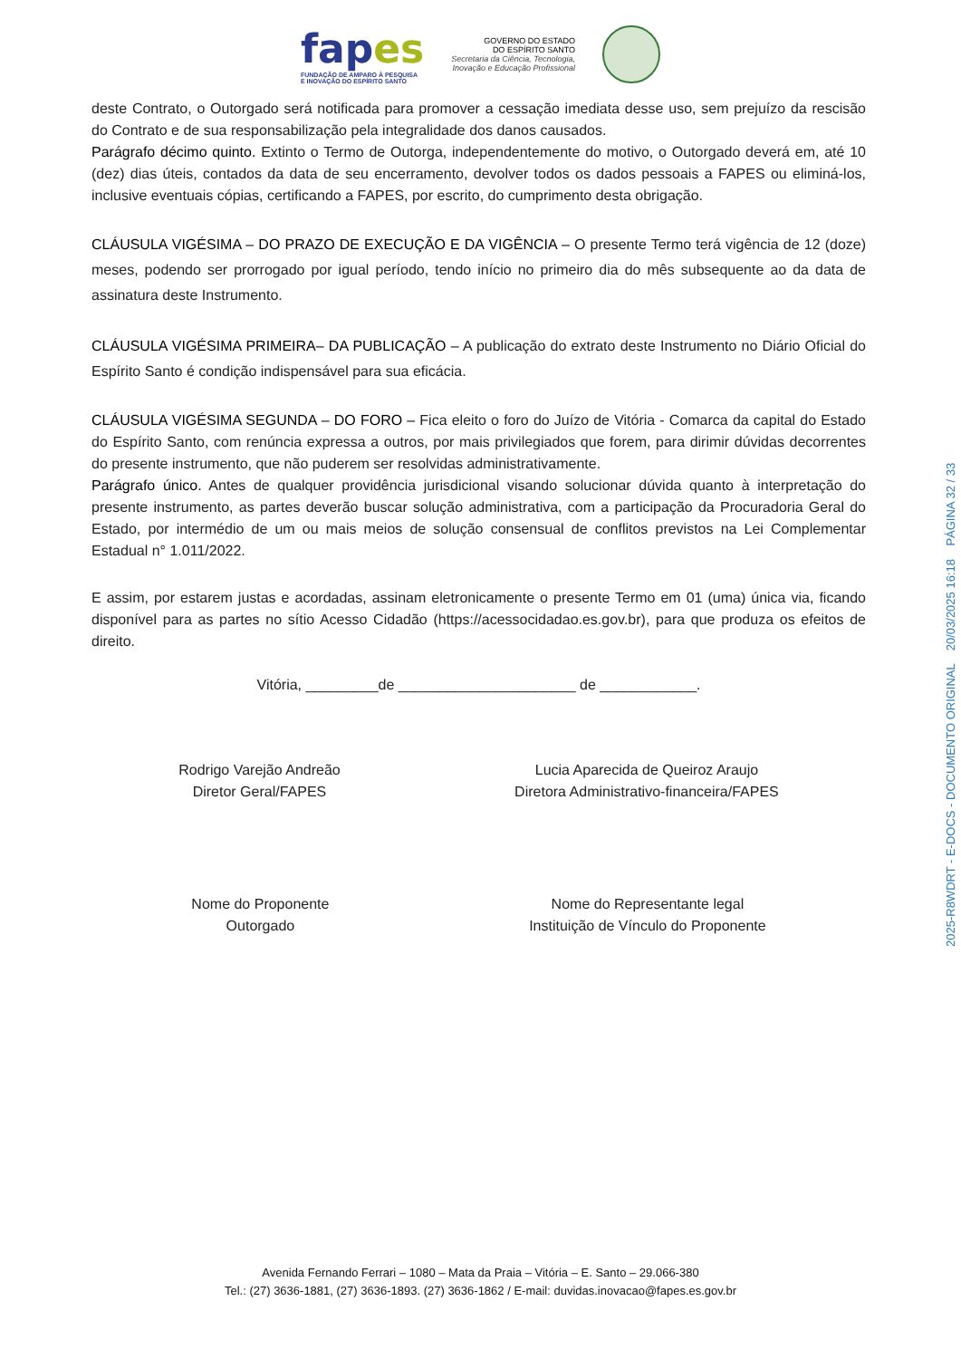fapes
FUNDAÇÃO DE AMPARO À PESQUISA
E INOVAÇÃO DO ESPÍRITO SANTO
GOVERNO DO ESTADO
DO ESPÍRITO SANTO
Secretaria da Ciência, Tecnologia,
Inovação e Educação Profissional
deste Contrato, o Outorgado será notificada para promover a cessação imediata desse uso, sem prejuízo da rescisão do Contrato e de sua responsabilização pela integralidade dos danos causados.
Parágrafo décimo quinto. Extinto o Termo de Outorga, independentemente do motivo, o Outorgado deverá em, até 10 (dez) dias úteis, contados da data de seu encerramento, devolver todos os dados pessoais a FAPES ou eliminá-los, inclusive eventuais cópias, certificando a FAPES, por escrito, do cumprimento desta obrigação.
CLÁUSULA VIGÉSIMA – DO PRAZO DE EXECUÇÃO E DA VIGÊNCIA – O presente Termo terá vigência de 12 (doze) meses, podendo ser prorrogado por igual período, tendo início no primeiro dia do mês subsequente ao da data de assinatura deste Instrumento.
CLÁUSULA VIGÉSIMA PRIMEIRA– DA PUBLICAÇÃO – A publicação do extrato deste Instrumento no Diário Oficial do Espírito Santo é condição indispensável para sua eficácia.
CLÁUSULA VIGÉSIMA SEGUNDA – DO FORO – Fica eleito o foro do Juízo de Vitória - Comarca da capital do Estado do Espírito Santo, com renúncia expressa a outros, por mais privilegiados que forem, para dirimir dúvidas decorrentes do presente instrumento, que não puderem ser resolvidas administrativamente.
Parágrafo único. Antes de qualquer providência jurisdicional visando solucionar dúvida quanto à interpretação do presente instrumento, as partes deverão buscar solução administrativa, com a participação da Procuradoria Geral do Estado, por intermédio de um ou mais meios de solução consensual de conflitos previstos na Lei Complementar Estadual n° 1.011/2022.
E assim, por estarem justas e acordadas, assinam eletronicamente o presente Termo em 01 (uma) única via, ficando disponível para as partes no sítio Acesso Cidadão (https://acessocidadao.es.gov.br), para que produza os efeitos de direito.
Vitória, _________de ______________________ de ____________.
Rodrigo Varejão Andreão
Diretor Geral/FAPES
Lucia Aparecida de Queiroz Araujo
Diretora Administrativo-financeira/FAPES
Nome do Proponente
Outorgado
Nome do Representante legal
Instituição de Vínculo do Proponente
Avenida Fernando Ferrari – 1080 – Mata da Praia – Vitória – E. Santo – 29.066-380
Tel.: (27) 3636-1881, (27) 3636-1893. (27) 3636-1862 / E-mail: duvidas.inovacao@fapes.es.gov.br
2025-R8WDRT - E-DOCS - DOCUMENTO ORIGINAL 20/03/2025 16:18 PÁGINA 32 / 33